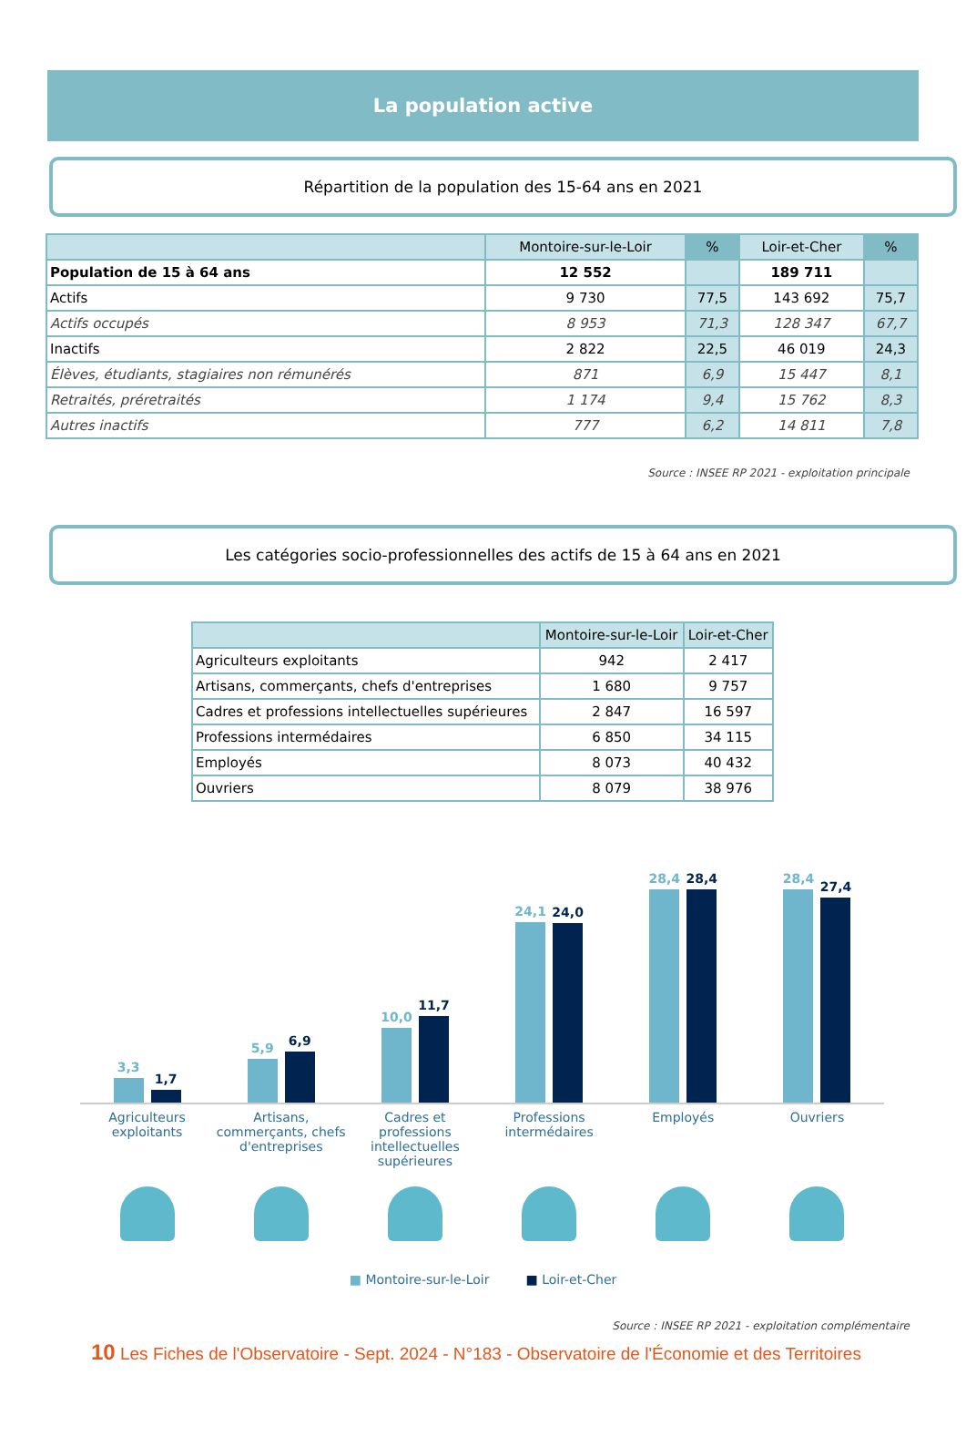La population active
Répartition de la population des 15-64 ans en 2021
| | Montoire-sur-le-Loir | % | Loir-et-Cher | % |
| --- | --- | --- | --- | --- |
| Population de 15 à 64 ans | 12 552 | | 189 711 | |
| Actifs | 9 730 | 77,5 | 143 692 | 75,7 |
| Actifs occupés | 8 953 | 71,3 | 128 347 | 67,7 |
| Inactifs | 2 822 | 22,5 | 46 019 | 24,3 |
| Élèves, étudiants, stagiaires non rémunérés | 871 | 6,9 | 15 447 | 8,1 |
| Retraités, préretraités | 1 174 | 9,4 | 15 762 | 8,3 |
| Autres inactifs | 777 | 6,2 | 14 811 | 7,8 |
Source : INSEE RP 2021 - exploitation principale
Les catégories socio-professionnelles des actifs de 15 à 64 ans en 2021
| | Montoire-sur-le-Loir | Loir-et-Cher |
| --- | --- | --- |
| Agriculteurs exploitants | 942 | 2 417 |
| Artisans, commerçants, chefs d'entreprises | 1 680 | 9 757 |
| Cadres et professions intellectuelles supérieures | 2 847 | 16 597 |
| Professions intermédaires | 6 850 | 34 115 |
| Employés | 8 073 | 40 432 |
| Ouvriers | 8 079 | 38 976 |
3,3
1,7
5,9
6,9
10,0
11,7
24,1
24,0
28,4
28,4
28,4
27,4
Agriculteurs exploitants Artisans, commerçants, chefs d'entreprises
Cadres et professions intellectuelles supérieures
Professions intermédaires Employés Ouvriers
■ Montoire-sur-le-Loir ■ Loir-et-Cher
Source : INSEE RP 2021 - exploitation complémentaire
10 Les Fiches de l'Observatoire - Sept. 2024 - N°183 - Observatoire de l'Économie et des Territoires